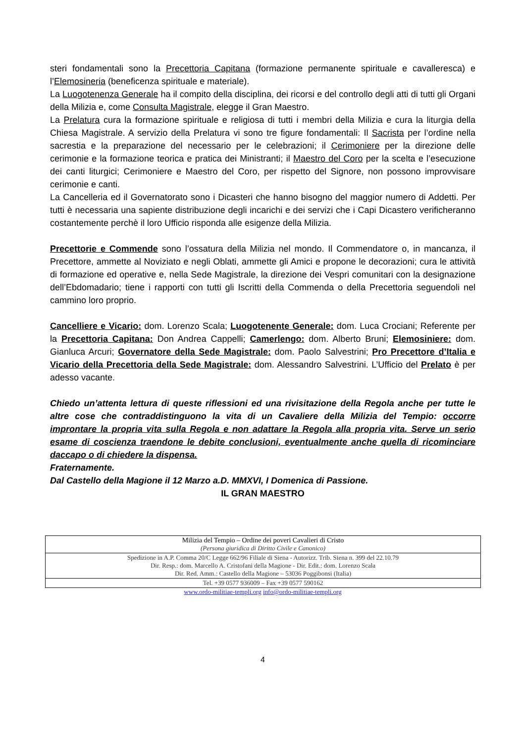steri fondamentali sono la Precettoria Capitana (formazione permanente spirituale e cavalleresca) e l’Elemosineria (beneficenza spirituale e materiale).
La Luogotenenza Generale ha il compito della disciplina, dei ricorsi e del controllo degli atti di tutti gli Organi della Milizia e, come Consulta Magistrale, elegge il Gran Maestro.
La Prelatura cura la formazione spirituale e religiosa di tutti i membri della Milizia e cura la liturgia della Chiesa Magistrale. A servizio della Prelatura vi sono tre figure fondamentali: Il Sacrista per l’ordine nella sacrestia e la preparazione del necessario per le celebrazioni; il Cerimoniere per la direzione delle cerimonie e la formazione teorica e pratica dei Ministranti; il Maestro del Coro per la scelta e l’esecuzione dei canti liturgici; Cerimoniere e Maestro del Coro, per rispetto del Signore, non possono improvvisare cerimonie e canti.
La Cancelleria ed il Governatorato sono i Dicasteri che hanno bisogno del maggior numero di Addetti. Per tutti è necessaria una sapiente distribuzione degli incarichi e dei servizi che i Capi Dicastero verificheranno costantemente perchè il loro Ufficio risponda alle esigenze della Milizia.
Precettorie e Commende sono l’ossatura della Milizia nel mondo. Il Commendatore o, in mancanza, il Precettore, ammette al Noviziato e negli Oblati, ammette gli Amici e propone le decorazioni; cura le attività di formazione ed operative e, nella Sede Magistrale, la direzione dei Vespri comunitari con la designazione dell’Ebdomadario; tiene i rapporti con tutti gli Iscritti della Commenda o della Precettoria seguendoli nel cammino loro proprio.
Cancelliere e Vicario: dom. Lorenzo Scala; Luogotenente Generale: dom. Luca Crociani; Referente per la Precettoria Capitana: Don Andrea Cappelli; Camerlengo: dom. Alberto Bruni; Elemosiniere: dom. Gianluca Arcuri; Governatore della Sede Magistrale: dom. Paolo Salvestrini; Pro Precettore d’Italia e Vicario della Precettoria della Sede Magistrale: dom. Alessandro Salvestrini. L’Ufficio del Prelato è per adesso vacante.
Chiedo un’attenta lettura di queste riflessioni ed una rivisitazione della Regola anche per tutte le altre cose che contraddistinguono la vita di un Cavaliere della Milizia del Tempio: occorre improntare la propria vita sulla Regola e non adattare la Regola alla propria vita. Serve un serio esame di coscienza traendone le debite conclusioni, eventualmente anche quella di ricominciare daccapo o di chiedere la dispensa.
Fraternamente.
Dal Castello della Magione il 12 Marzo a.D. MMXVI, I Domenica di Passione.
IL GRAN MAESTRO
| Milizia del Tempio – Ordine dei poveri Cavalieri di Cristo (Persona giuridica di Diritto Civile e Canonico) |
| Spedizione in A.P. Comma 20/C Legge 662/96 Filiale di Siena - Autorizz. Trib. Siena n. 399 del 22.10.79 Dir. Resp.: dom. Marcello A. Cristofani della Magione - Dir. Edit.: dom. Lorenzo Scala Dir. Red. Amm.: Castello della Magione – 53036 Poggibonsi (Italia) |
| Tel. +39 0577 936009 – Fax +39 0577 590162 |
www.ordo-militiae-templi.org info@ordo-militiae-templi.org
4